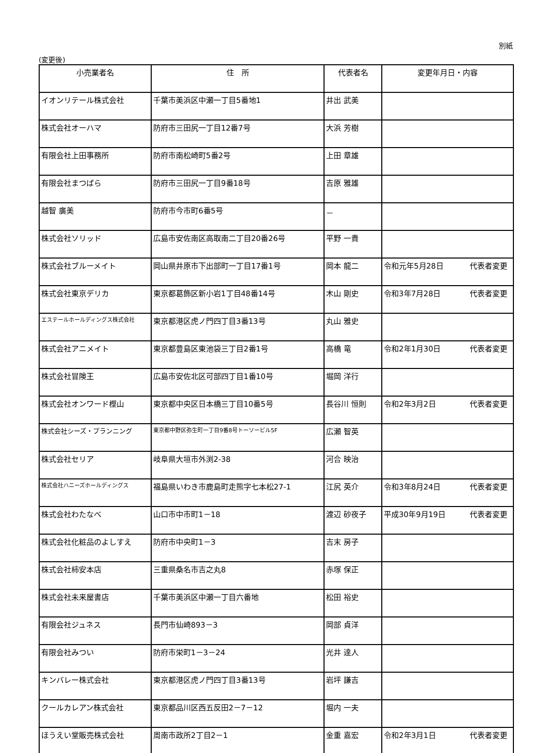別紙
(変更後)
| 小売業者名 | 住 所 | 代表者名 | 変更年月日・内容 |
| --- | --- | --- | --- |
| イオンリテール株式会社 | 千葉市美浜区中瀬一丁目5番地1 | 井出 武美 | |
| 株式会社オーハマ | 防府市三田尻一丁目12番7号 | 大浜 芳樹 | |
| 有限会社上田事務所 | 防府市南松崎町5番2号 | 上田 章雄 | |
| 有限会社まつばら | 防府市三田尻一丁目9番18号 | 吉原 雅雄 | |
| 越智 廣美 | 防府市今市町6番5号 | － | |
| 株式会社ソリッド | 広島市安佐南区高取南二丁目20番26号 | 平野 一貴 | |
| 株式会社ブルーメイト | 岡山県井原市下出部町一丁目17番1号 | 岡本 龍二 | 令和元年5月28日 代表者変更 |
| 株式会社東京デリカ | 東京都葛飾区新小岩1丁目48番14号 | 木山 剛史 | 令和3年7月28日 代表者変更 |
| エステールホールディングス株式会社 | 東京都港区虎ノ門四丁目3番13号 | 丸山 雅史 | |
| 株式会社アニメイト | 東京都豊島区東池袋三丁目2番1号 | 高橋 竜 | 令和2年1月30日 代表者変更 |
| 株式会社冒険王 | 広島市安佐北区可部四丁目1番10号 | 堀岡 洋行 | |
| 株式会社オンワード樫山 | 東京都中央区日本橋三丁目10番5号 | 長谷川 恒則 | 令和2年3月2日 代表者変更 |
| 株式会社シーズ・プランニング | 東京都中野区弥生町一丁目9番8号トーソービル5F | 広瀬 智英 | |
| 株式会社セリア | 岐阜県大垣市外渕2-38 | 河合 映治 | |
| 株式会社ハニーズホールディングス | 福島県いわき市鹿島町走熊字七本松27-1 | 江尻 英介 | 令和3年8月24日 代表者変更 |
| 株式会社わたなべ | 山口市中市町1－18 | 渡辺 砂夜子 | 平成30年9月19日 代表者変更 |
| 株式会社化粧品のよしすえ | 防府市中央町1－3 | 吉末 房子 | |
| 株式会社柿安本店 | 三重県桑名市吉之丸8 | 赤塚 保正 | |
| 株式会社未来屋書店 | 千葉市美浜区中瀬一丁目六番地 | 松田 裕史 | |
| 有限会社ジュネス | 長門市仙崎893－3 | 岡部 貞洋 | |
| 有限会社みつい | 防府市栄町1－3－24 | 光井 達人 | |
| キンバレー株式会社 | 東京都港区虎ノ門四丁目3番13号 | 岩坪 謙吉 | |
| クールカレアン株式会社 | 東京都品川区西五反田2－7－12 | 堀内 一夫 | |
| ほうえい堂販売株式会社 | 周南市政所2丁目2－1 | 金重 嘉宏 | 令和2年3月1日 代表者変更 |